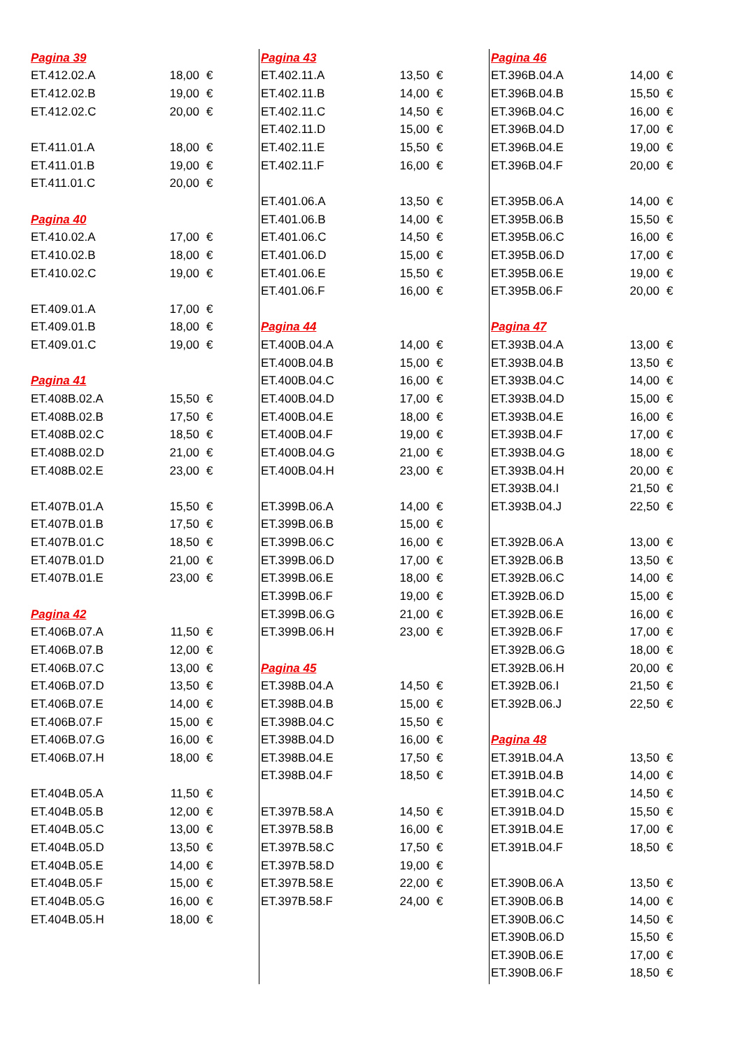| Pagina 39 | | |
| ET.412.02.A | 18,00 | € |
| ET.412.02.B | 19,00 | € |
| ET.412.02.C | 20,00 | € |
| ET.411.01.A | 18,00 | € |
| ET.411.01.B | 19,00 | € |
| ET.411.01.C | 20,00 | € |
| Pagina 40 | | |
| ET.410.02.A | 17,00 | € |
| ET.410.02.B | 18,00 | € |
| ET.410.02.C | 19,00 | € |
| ET.409.01.A | 17,00 | € |
| ET.409.01.B | 18,00 | € |
| ET.409.01.C | 19,00 | € |
| Pagina 41 | | |
| ET.408B.02.A | 15,50 | € |
| ET.408B.02.B | 17,50 | € |
| ET.408B.02.C | 18,50 | € |
| ET.408B.02.D | 21,00 | € |
| ET.408B.02.E | 23,00 | € |
| ET.407B.01.A | 15,50 | € |
| ET.407B.01.B | 17,50 | € |
| ET.407B.01.C | 18,50 | € |
| ET.407B.01.D | 21,00 | € |
| ET.407B.01.E | 23,00 | € |
| Pagina 42 | | |
| ET.406B.07.A | 11,50 | € |
| ET.406B.07.B | 12,00 | € |
| ET.406B.07.C | 13,00 | € |
| ET.406B.07.D | 13,50 | € |
| ET.406B.07.E | 14,00 | € |
| ET.406B.07.F | 15,00 | € |
| ET.406B.07.G | 16,00 | € |
| ET.406B.07.H | 18,00 | € |
| ET.404B.05.A | 11,50 | € |
| ET.404B.05.B | 12,00 | € |
| ET.404B.05.C | 13,00 | € |
| ET.404B.05.D | 13,50 | € |
| ET.404B.05.E | 14,00 | € |
| ET.404B.05.F | 15,00 | € |
| ET.404B.05.G | 16,00 | € |
| ET.404B.05.H | 18,00 | € |
| Pagina 43 | | |
| ET.402.11.A | 13,50 | € |
| ET.402.11.B | 14,00 | € |
| ET.402.11.C | 14,50 | € |
| ET.402.11.D | 15,00 | € |
| ET.402.11.E | 15,50 | € |
| ET.402.11.F | 16,00 | € |
| ET.401.06.A | 13,50 | € |
| ET.401.06.B | 14,00 | € |
| ET.401.06.C | 14,50 | € |
| ET.401.06.D | 15,00 | € |
| ET.401.06.E | 15,50 | € |
| ET.401.06.F | 16,00 | € |
| Pagina 44 | | |
| ET.400B.04.A | 14,00 | € |
| ET.400B.04.B | 15,00 | € |
| ET.400B.04.C | 16,00 | € |
| ET.400B.04.D | 17,00 | € |
| ET.400B.04.E | 18,00 | € |
| ET.400B.04.F | 19,00 | € |
| ET.400B.04.G | 21,00 | € |
| ET.400B.04.H | 23,00 | € |
| ET.399B.06.A | 14,00 | € |
| ET.399B.06.B | 15,00 | € |
| ET.399B.06.C | 16,00 | € |
| ET.399B.06.D | 17,00 | € |
| ET.399B.06.E | 18,00 | € |
| ET.399B.06.F | 19,00 | € |
| ET.399B.06.G | 21,00 | € |
| ET.399B.06.H | 23,00 | € |
| Pagina 45 | | |
| ET.398B.04.A | 14,50 | € |
| ET.398B.04.B | 15,00 | € |
| ET.398B.04.C | 15,50 | € |
| ET.398B.04.D | 16,00 | € |
| ET.398B.04.E | 17,50 | € |
| ET.398B.04.F | 18,50 | € |
| ET.397B.58.A | 14,50 | € |
| ET.397B.58.B | 16,00 | € |
| ET.397B.58.C | 17,50 | € |
| ET.397B.58.D | 19,00 | € |
| ET.397B.58.E | 22,00 | € |
| ET.397B.58.F | 24,00 | € |
| Pagina 46 | | |
| ET.396B.04.A | 14,00 | € |
| ET.396B.04.B | 15,50 | € |
| ET.396B.04.C | 16,00 | € |
| ET.396B.04.D | 17,00 | € |
| ET.396B.04.E | 19,00 | € |
| ET.396B.04.F | 20,00 | € |
| ET.395B.06.A | 14,00 | € |
| ET.395B.06.B | 15,50 | € |
| ET.395B.06.C | 16,00 | € |
| ET.395B.06.D | 17,00 | € |
| ET.395B.06.E | 19,00 | € |
| ET.395B.06.F | 20,00 | € |
| Pagina 47 | | |
| ET.393B.04.A | 13,00 | € |
| ET.393B.04.B | 13,50 | € |
| ET.393B.04.C | 14,00 | € |
| ET.393B.04.D | 15,00 | € |
| ET.393B.04.E | 16,00 | € |
| ET.393B.04.F | 17,00 | € |
| ET.393B.04.G | 18,00 | € |
| ET.393B.04.H | 20,00 | € |
| ET.393B.04.I | 21,50 | € |
| ET.393B.04.J | 22,50 | € |
| ET.392B.06.A | 13,00 | € |
| ET.392B.06.B | 13,50 | € |
| ET.392B.06.C | 14,00 | € |
| ET.392B.06.D | 15,00 | € |
| ET.392B.06.E | 16,00 | € |
| ET.392B.06.F | 17,00 | € |
| ET.392B.06.G | 18,00 | € |
| ET.392B.06.H | 20,00 | € |
| ET.392B.06.I | 21,50 | € |
| ET.392B.06.J | 22,50 | € |
| Pagina 48 | | |
| ET.391B.04.A | 13,50 | € |
| ET.391B.04.B | 14,00 | € |
| ET.391B.04.C | 14,50 | € |
| ET.391B.04.D | 15,50 | € |
| ET.391B.04.E | 17,00 | € |
| ET.391B.04.F | 18,50 | € |
| ET.390B.06.A | 13,50 | € |
| ET.390B.06.B | 14,00 | € |
| ET.390B.06.C | 14,50 | € |
| ET.390B.06.D | 15,50 | € |
| ET.390B.06.E | 17,00 | € |
| ET.390B.06.F | 18,50 | € |